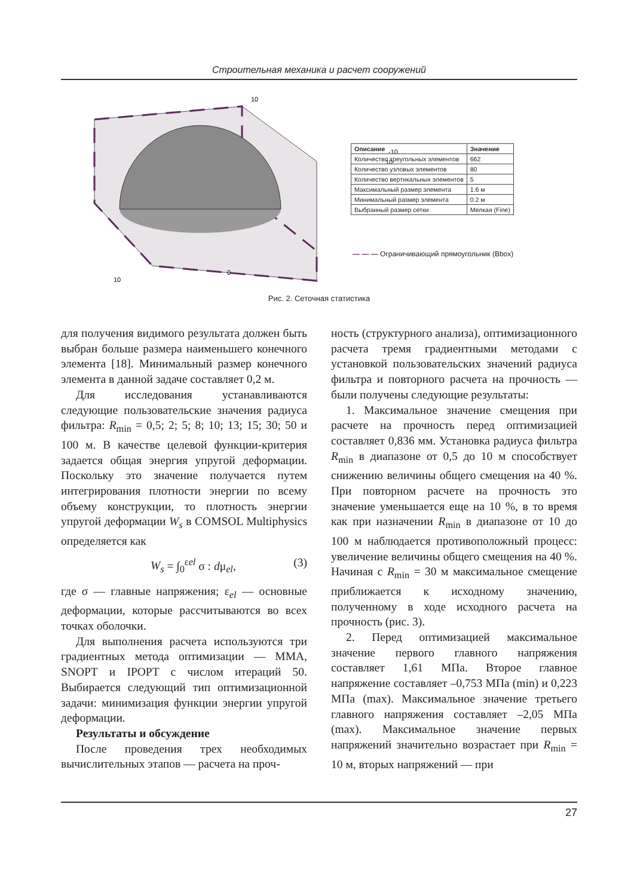Строительная механика и расчет сооружений
10
-10
10
0
10
| Описание | Значение |
| --- | --- |
| Количество треугольных элементов | 662 |
| Количество узловых элементов | 80 |
| Количество вертикальных элементов | 5 |
| Максимальный размер элемента | 1.6 м |
| Минимальный размер элемента | 0.2 м |
| Выбранный размер сетки | Мелкая (Fine) |
— — — Ограничивающий прямоугольник (Bbox)
Рис. 2. Сеточная статистика
для получения видимого результата должен быть выбран больше размера наименьшего конечного элемента [18]. Минимальный размер конечного элемента в данной задаче составляет 0,2 м.
Для исследования устанавливаются следующие пользовательские значения радиуса фильтра: R<sub>min</sub> = 0,5; 2; 5; 8; 10; 13; 15; 30; 50 и 100 м. В качестве целевой функции-критерия задается общая энергия упругой деформации. Поскольку это значение получается путем интегрирования плотности энергии по всему объему конструкции, то плотность энергии упругой деформации W<sub>s</sub> в COMSOL Multiphysics определяется как
W<sub>s</sub> = ∫<sub>0</sub><sup>εel</sup> σ : dμ<sub>el</sub>, (3)
где σ — главные напряжения; ε<sub>el</sub> — основные деформации, которые рассчитываются во всех точках оболочки.
Для выполнения расчета используются три градиентных метода оптимизации — MMA, SNOPT и IPOPT с числом итераций 50. Выбирается следующий тип оптимизационной задачи: минимизация функции энергии упругой деформации.
Результаты и обсуждение
После проведения трех необходимых вычислительных этапов — расчета на проч-
ность (структурного анализа), оптимизационного расчета тремя градиентными методами с установкой пользовательских значений радиуса фильтра и повторного расчета на прочность — были получены следующие результаты:
1. Максимальное значение смещения при расчете на прочность перед оптимизацией составляет 0,836 мм. Установка радиуса фильтра R<sub>min</sub> в диапазоне от 0,5 до 10 м способствует снижению величины общего смещения на 40 %. При повторном расчете на прочность это значение уменьшается еще на 10 %, в то время как при назначении R<sub>min</sub> в диапазоне от 10 до 100 м наблюдается противоположный процесс: увеличение величины общего смещения на 40 %. Начиная с R<sub>min</sub> = 30 м максимальное смещение приближается к исходному значению, полученному в ходе исходного расчета на прочность (рис. 3).
2. Перед оптимизацией максимальное значение первого главного напряжения составляет 1,61 МПа. Второе главное напряжение составляет –0,753 МПа (min) и 0,223 МПа (max). Максимальное значение третьего главного напряжения составляет –2,05 МПа (max). Максимальное значение первых напряжений значительно возрастает при R<sub>min</sub> = 10 м, вторых напряжений — при
27